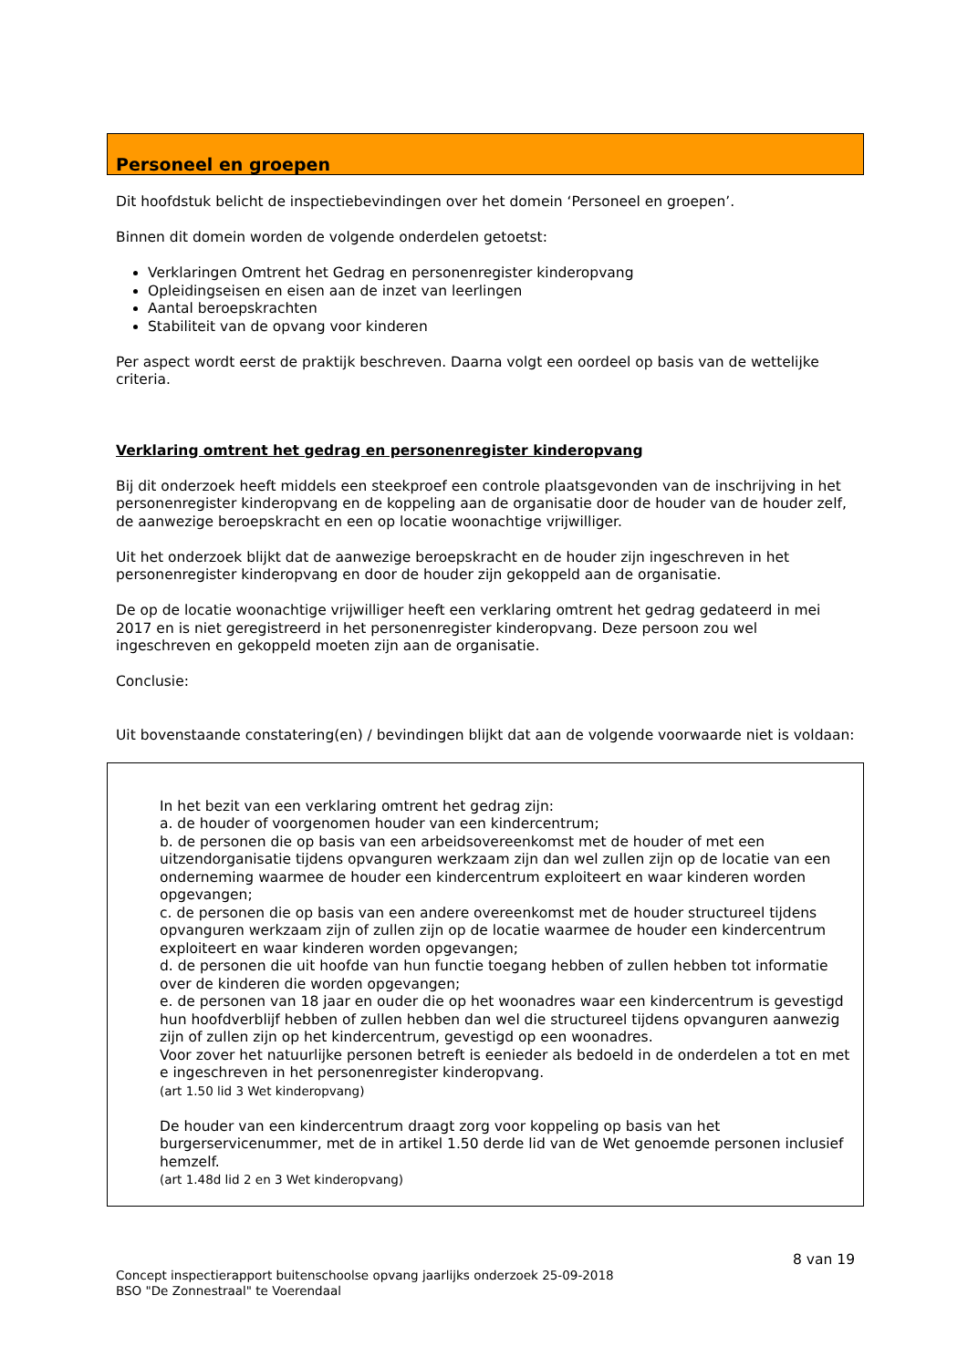Personeel en groepen
Dit hoofdstuk belicht de inspectiebevindingen over het domein ‘Personeel en groepen’.
Binnen dit domein worden de volgende onderdelen getoetst:
Verklaringen Omtrent het Gedrag en personenregister kinderopvang
Opleidingseisen en eisen aan de inzet van leerlingen
Aantal beroepskrachten
Stabiliteit van de opvang voor kinderen
Per aspect wordt eerst de praktijk beschreven. Daarna volgt een oordeel op basis van de wettelijke criteria.
Verklaring omtrent het gedrag en personenregister kinderopvang
Bij dit onderzoek heeft middels een steekproef een controle plaatsgevonden van de inschrijving in het personenregister kinderopvang en de koppeling aan de organisatie door de houder van de houder zelf, de aanwezige beroepskracht en een op locatie woonachtige vrijwilliger.
Uit het onderzoek blijkt dat de aanwezige beroepskracht en de houder zijn ingeschreven in het personenregister kinderopvang en door de houder zijn gekoppeld aan de organisatie.
De op de locatie woonachtige vrijwilliger heeft een verklaring omtrent het gedrag gedateerd in mei 2017 en is niet geregistreerd in het personenregister kinderopvang. Deze persoon zou wel ingeschreven en gekoppeld moeten zijn aan de organisatie.
Conclusie:
Uit bovenstaande constatering(en) / bevindingen blijkt dat aan de volgende voorwaarde niet is voldaan:
In het bezit van een verklaring omtrent het gedrag zijn:
a. de houder of voorgenomen houder van een kindercentrum;
b. de personen die op basis van een arbeidsovereenkomst met de houder of met een uitzendorganisatie tijdens opvanguren werkzaam zijn dan wel zullen zijn op de locatie van een onderneming waarmee de houder een kindercentrum exploiteert en waar kinderen worden opgevangen;
c. de personen die op basis van een andere overeenkomst met de houder structureel tijdens opvanguren werkzaam zijn of zullen zijn op de locatie waarmee de houder een kindercentrum exploiteert en waar kinderen worden opgevangen;
d. de personen die uit hoofde van hun functie toegang hebben of zullen hebben tot informatie over de kinderen die worden opgevangen;
e. de personen van 18 jaar en ouder die op het woonadres waar een kindercentrum is gevestigd hun hoofdverblijf hebben of zullen hebben dan wel die structureel tijdens opvanguren aanwezig zijn of zullen zijn op het kindercentrum, gevestigd op een woonadres.
Voor zover het natuurlijke personen betreft is eenieder als bedoeld in de onderdelen a tot en met e ingeschreven in het personenregister kinderopvang.
(art 1.50 lid 3 Wet kinderopvang)
De houder van een kindercentrum draagt zorg voor koppeling op basis van het burgerservicenummer, met de in artikel 1.50 derde lid van de Wet genoemde personen inclusief hemzelf.
(art 1.48d lid 2 en 3 Wet kinderopvang)
8 van 19
Concept inspectierapport buitenschoolse opvang jaarlijks onderzoek 25-09-2018
BSO "De Zonnestraal" te Voerendaal